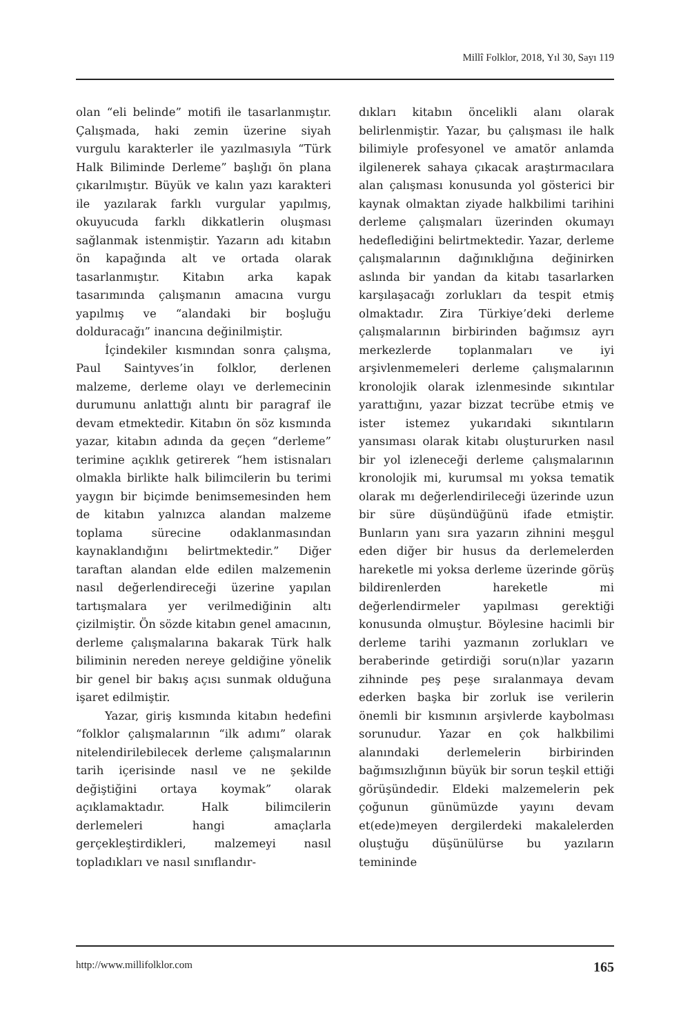Millî Folklor, 2018, Yıl 30, Sayı 119
olan “eli belinde” motifi ile tasarlanmıştır. Çalışmada, haki zemin üzerine siyah vurgulu karakterler ile yazılmasıyla “Türk Halk Biliminde Derleme” başlığı ön plana çıkarılmıştır. Büyük ve kalın yazı karakteri ile yazılarak farklı vurgular yapılmış, okuyucuda farklı dikkatlerin oluşması sağlanmak istenmiştir. Yazarın adı kitabın ön kapağında alt ve ortada olarak tasarlanmıştır. Kitabın arka kapak tasarımında çalışmanın amacına vurgu yapılmış ve “alandaki bir boşluğu dolduracağı” inancına değinilmiştir.
İçindekiler kısmından sonra çalışma, Paul Saintyves’in folklor, derlenen malzeme, derleme olayı ve derlemecinin durumunu anlattığı alıntı bir paragraf ile devam etmektedir. Kitabın ön söz kısmında yazar, kitabın adında da geçen “derleme” terimine açıklık getirerek “hem istisnaları olmakla birlikte halk bilimcilerin bu terimi yaygın bir biçimde benimsemesinden hem de kitabın yalnızca alandan malzeme toplama sürecine odaklanmasından kaynaklandığını belirtmektedir.” Diğer taraftan alandan elde edilen malzemenin nasıl değerlendireceği üzerine yapılan tartışmalara yer verilmediğinin altı çizilmiştir. Ön sözde kitabın genel amacının, derleme çalışmalarına bakarak Türk halk biliminin nereden nereye geldiğine yönelik bir genel bir bakış açısı sunmak olduğuna işaret edilmiştir.
Yazar, giriş kısmında kitabın hedefini “folklor çalışmalarının “ilk adımı” olarak nitelendirilebilecek derleme çalışmalarının tarih içerisinde nasıl ve ne şekilde değiştiğini ortaya koymak” olarak açıklamaktadır. Halk bilimcilerin derlemeleri hangi amaçlarla gerçekleştirdikleri, malzemeyi nasıl topladıkları ve nasıl sınıflandır-
dıkları kitabın öncelikli alanı olarak belirlenmiştir. Yazar, bu çalışması ile halk bilimiyle profesyonel ve amatör anlamda ilgilenerek sahaya çıkacak araştırmacılara alan çalışması konusunda yol gösterici bir kaynak olmaktan ziyade halkbilimi tarihini derleme çalışmaları üzerinden okumayı hedeflediğini belirtmektedir. Yazar, derleme çalışmalarının dağınıklığına değinirken aslında bir yandan da kitabı tasarlarken karşılaşacağı zorlukları da tespit etmiş olmaktadır. Zira Türkiye’deki derleme çalışmalarının birbirinden bağımsız ayrı merkezlerde toplanmaları ve iyi arşivlenmemeleri derleme çalışmalarının kronolojik olarak izlenmesinde sıkıntılar yarattığını, yazar bizzat tecrübe etmiş ve ister istemez yukarıdaki sıkıntıların yansıması olarak kitabı oluştururken nasıl bir yol izleneceği derleme çalışmalarının kronolojik mi, kurumsal mı yoksa tematik olarak mı değerlendirileceği üzerinde uzun bir süre düşündüğünü ifade etmiştir. Bunların yanı sıra yazarın zihnini meşgul eden diğer bir husus da derlemelerden hareketle mi yoksa derleme üzerinde görüş bildirenlerden hareketle mi değerlendirmeler yapılması gerektiği konusunda olmuştur. Böylesine hacimli bir derleme tarihi yazmanın zorlukları ve beraberinde getirdiği soru(n)lar yazarın zihninde peş peşe sıralanmaya devam ederken başka bir zorluk ise verilerin önemli bir kısmının arşivlerde kaybolması sorunudur. Yazar en çok halkbilimi alanındaki derlemelerin birbirinden bağımsızlığının büyük bir sorun teşkil ettiği görüşündedir. Eldeki malzemelerin pek çoğunun günümüzde yayını devam et(ede)meyen dergilerdeki makalelerden oluştuğu düşünülürse bu yazıların temininde
http://www.millifolklor.com 165